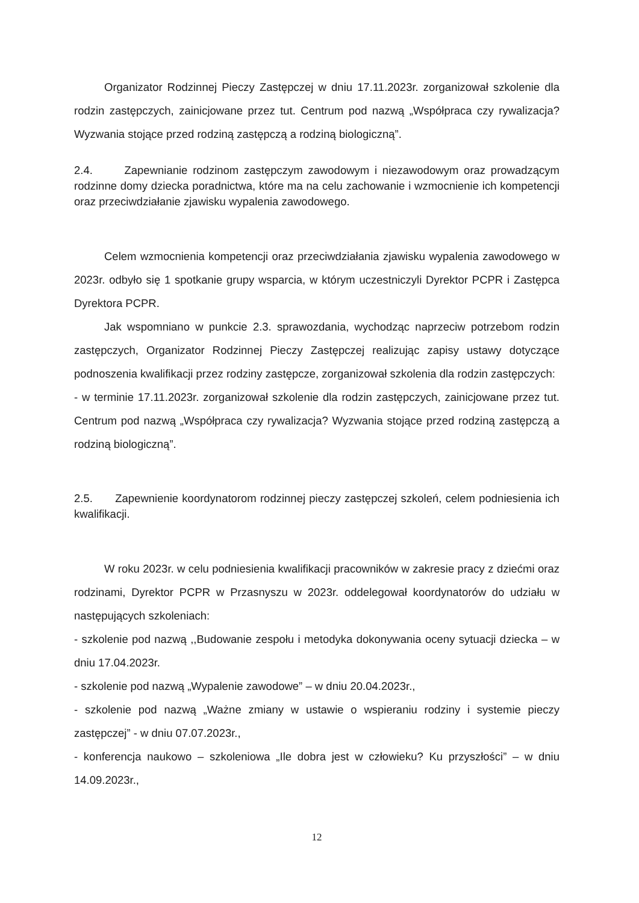Organizator Rodzinnej Pieczy Zastępczej w dniu 17.11.2023r. zorganizował szkolenie dla rodzin zastępczych, zainicjowane przez tut. Centrum pod nazwą „Współpraca czy rywalizacja? Wyzwania stojące przed rodziną zastępczą a rodziną biologiczną”.
2.4. Zapewnianie rodzinom zastępczym zawodowym i niezawodowym oraz prowadzącym rodzinne domy dziecka poradnictwa, które ma na celu zachowanie i wzmocnienie ich kompetencji oraz przeciwdziałanie zjawisku wypalenia zawodowego.
Celem wzmocnienia kompetencji oraz przeciwdziałania zjawisku wypalenia zawodowego w 2023r. odbyło się 1 spotkanie grupy wsparcia, w którym uczestniczyli Dyrektor PCPR i Zastępca Dyrektora PCPR.
Jak wspomniano w punkcie 2.3. sprawozdania, wychodząc naprzeciw potrzebom rodzin zastępczych, Organizator Rodzinnej Pieczy Zastępczej realizując zapisy ustawy dotyczące podnoszenia kwalifikacji przez rodziny zastępcze, zorganizował szkolenia dla rodzin zastępczych:
- w terminie 17.11.2023r. zorganizował szkolenie dla rodzin zastępczych, zainicjowane przez tut. Centrum pod nazwą „Współpraca czy rywalizacja? Wyzwania stojące przed rodziną zastępczą a rodziną biologiczną”.
2.5. Zapewnienie koordynatorom rodzinnej pieczy zastępczej szkoleń, celem podniesienia ich kwalifikacji.
W roku 2023r. w celu podniesienia kwalifikacji pracowników w zakresie pracy z dziećmi oraz rodzinami, Dyrektor PCPR w Przasnyszu w 2023r. oddelegował koordynatorów do udziału w następujących szkoleniach:
- szkolenie pod nazwą ,,Budowanie zespołu i metodyka dokonywania oceny sytuacji dziecka – w dniu 17.04.2023r.
- szkolenie pod nazwą „Wypalenie zawodowe” – w dniu 20.04.2023r.,
- szkolenie pod nazwą „Ważne zmiany w ustawie o wspieraniu rodziny i systemie pieczy zastępczej” - w dniu 07.07.2023r.,
- konferencja naukowo – szkoleniowa „Ile dobra jest w człowieku? Ku przyszłości” – w dniu 14.09.2023r.,
12